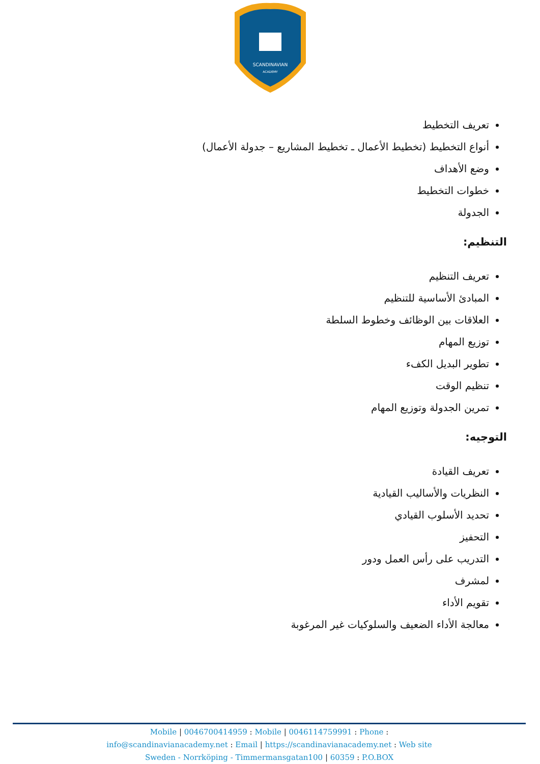SCANDINAVIAN
ACADEMY
تعريف التخطيط
أنواع التخطيط (تخطيط الأعمال ـ تخطيط المشاريع – جدولة الأعمال)
وضع الأهداف
خطوات التخطيط
الجدولة
التنظيم:
تعريف التنظيم
المبادئ الأساسية للتنظيم
العلاقات بين الوظائف وخطوط السلطة
توزيع المهام
تطوير البديل الكفء
تنظيم الوقت
تمرين الجدولة وتوزيع المهام
التوجيه:
تعريف القيادة
النظريات والأساليب القيادية
تحديد الأسلوب القيادي
التحفيز
التدريب على رأس العمل ودور
لمشرف
تقويم الأداء
معالجة الأداء الضعيف والسلوكيات غير المرغوبة
Mobile | 0046700414959 : Mobile | 0046114759991 : Phone :
info@scandinavianacademy.net : Email | https://scandinavianacademy.net : Web site
Sweden - Norrköping - Timmermansgatan100 | 60359 : P.O.BOX